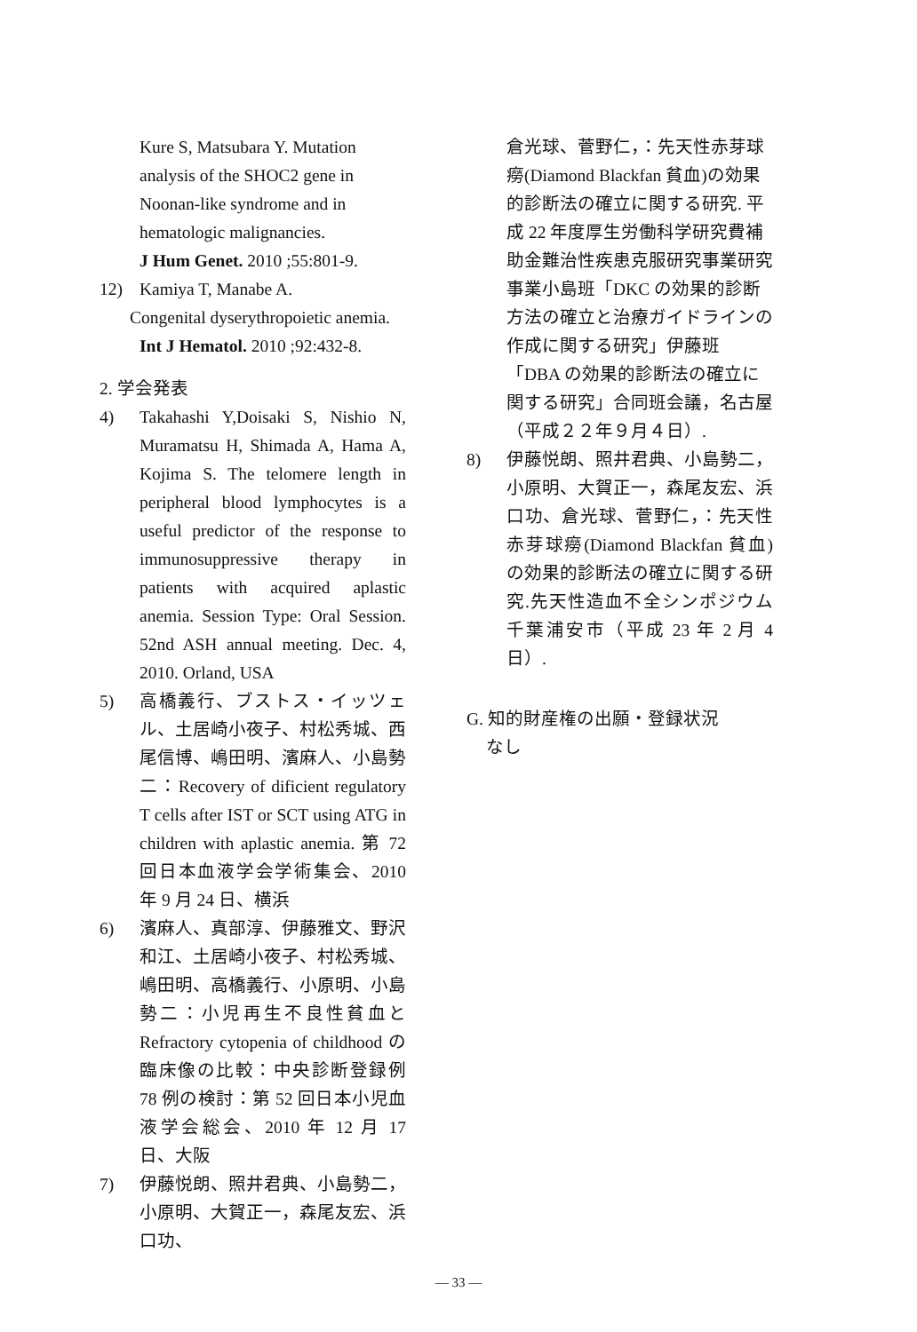Kure S, Matsubara Y. Mutation analysis of the SHOC2 gene in Noonan-like syndrome and in hematologic malignancies.
J Hum Genet. 2010 ;55:801-9.
12) Kamiya T, Manabe A.
Congenital dyserythropoietic anemia.
Int J Hematol. 2010 ;92:432-8.
2. 学会発表
4) Takahashi Y,Doisaki S, Nishio N, Muramatsu H, Shimada A, Hama A, Kojima S. The telomere length in peripheral blood lymphocytes is a useful predictor of the response to immunosuppressive therapy in patients with acquired aplastic anemia. Session Type: Oral Session. 52nd ASH annual meeting. Dec. 4, 2010. Orland, USA
5) 高橋義行、ブストス・イッツェル、土居崎小夜子、村松秀城、西尾信博、嶋田明、濱麻人、小島勢二：Recovery of dificient regulatory T cells after IST or SCT using ATG in children with aplastic anemia. 第 72 回日本血液学会学術集会、2010 年 9 月 24 日、横浜
6) 濱麻人、真部淳、伊藤雅文、野沢和江、土居崎小夜子、村松秀城、嶋田明、高橋義行、小原明、小島勢二：小児再生不良性貧血と Refractory cytopenia of childhood の臨床像の比較：中央診断登録例 78 例の検討：第 52 回日本小児血液学会総会、2010 年 12 月 17 日、大阪
7) 伊藤悦朗、照井君典、小島勢二，小原明、大賀正一，森尾友宏、浜口功、
倉光球、菅野仁，：先天性赤芽球癆(Diamond Blackfan 貧血)の効果的診断法の確立に関する研究. 平成 22 年度厚生労働科学研究費補助金難治性疾患克服研究事業研究事業小島班「DKC の効果的診断方法の確立と治療ガイドラインの作成に関する研究」伊藤班「DBA の効果的診断法の確立に関する研究」合同班会議，名古屋（平成２２年９月４日）.
8) 伊藤悦朗、照井君典、小島勢二，小原明、大賀正一，森尾友宏、浜口功、倉光球、菅野仁，：先天性赤芽球癆(Diamond Blackfan 貧血)の効果的診断法の確立に関する研究.先天性造血不全シンポジウム 千葉浦安市（平成 23 年 2 月 4 日）.
G. 知的財産権の出願・登録状況
なし
— 33 —